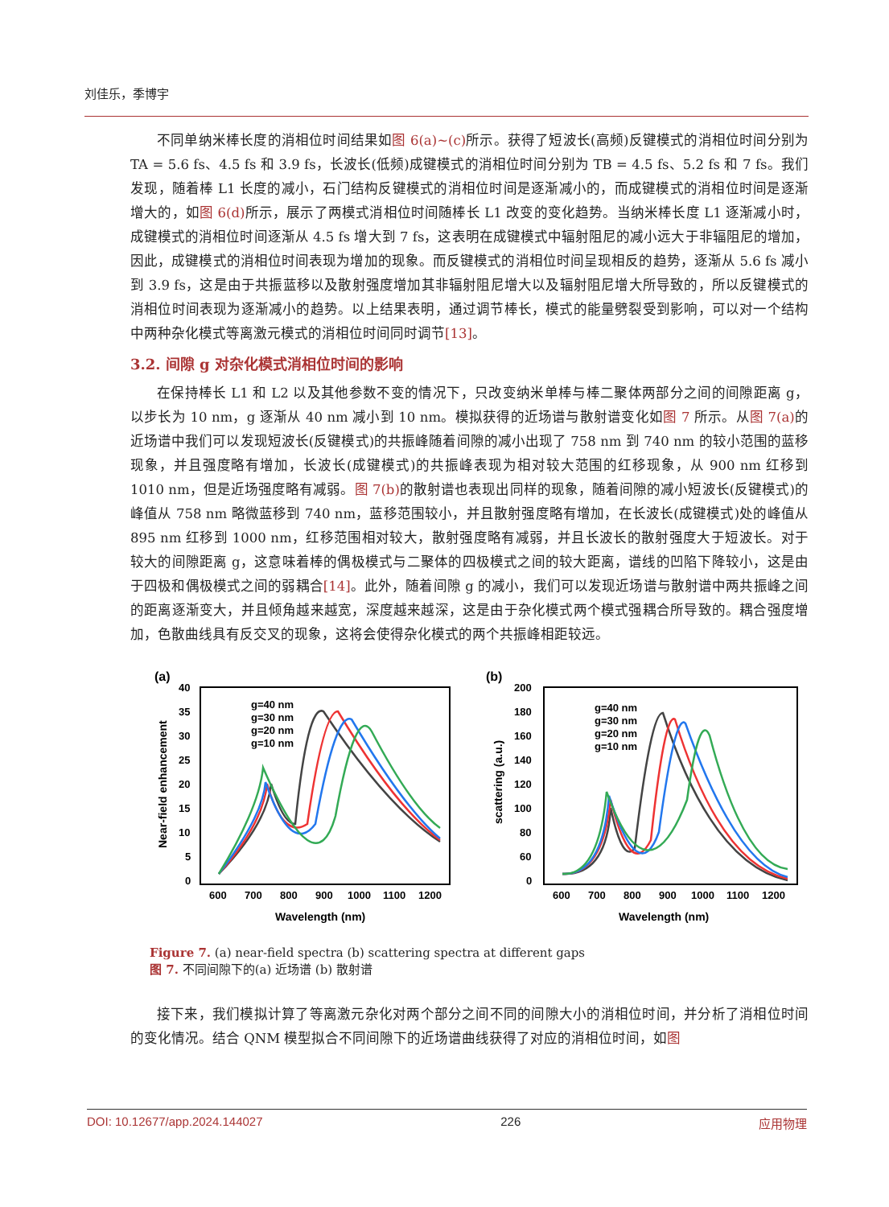刘佳乐，季博宇
不同单纳米棒长度的消相位时间结果如图 6(a)~(c) 所示。获得了短波长(高频)反键模式的消相位时间分别为 TA = 5.6 fs、4.5 fs 和 3.9 fs，长波长(低频)成键模式的消相位时间分别为 TB = 4.5 fs、5.2 fs 和 7 fs。我们发现，随着棒 L1 长度的减小，石门结构反键模式的消相位时间是逐渐减小的，而成键模式的消相位时间是逐渐增大的，如图 6(d) 所示，展示了两模式消相位时间随棒长 L1 改变的变化趋势。当纳米棒长度 L1 逐渐减小时，成键模式的消相位时间逐渐从 4.5 fs 增大到 7 fs，这表明在成键模式中辐射阻尼的减小远大于非辐阻尼的增加，因此，成键模式的消相位时间表现为增加的现象。而反键模式的消相位时间呈现相反的趋势，逐渐从 5.6 fs 减小到 3.9 fs，这是由于共振蓝移以及散射强度增加其非辐射阻尼增大以及辐射阻尼增大所导致的，所以反键模式的消相位时间表现为逐渐减小的趋势。以上结果表明，通过调节棒长，模式的能量劈裂受到影响，可以对一个结构中两种杂化模式等离激元模式的消相位时间同时调节[13]。
3.2. 间隙 g 对杂化模式消相位时间的影响
在保持棒长 L1 和 L2 以及其他参数不变的情况下，只改变纳米单棒与棒二聚体两部分之间的间隙距离 g，以步长为 10 nm，g 逐渐从 40 nm 减小到 10 nm。模拟获得的近场谱与散射谱变化如图 7 所示。从图 7(a) 的近场谱中我们可以发现短波长(反键模式)的共振峰随着间隙的减小出现了 758 nm 到 740 nm 的较小范围的蓝移现象，并且强度略有增加，长波长(成键模式)的共振峰表现为相对较大范围的红移现象，从 900 nm 红移到 1010 nm，但是近场强度略有减弱。图 7(b) 的散射谱也表现出同样的现象，随着间隙的减小短波长(反键模式)的峰值从 758 nm 略微蓝移到 740 nm，蓝移范围较小，并且散射强度略有增加，在长波长(成键模式)处的峰值从 895 nm 红移到 1000 nm，红移范围相对较大，散射强度略有减弱，并且长波长的散射强度大于短波长。对于较大的间隙距离 g，这意味着棒的偶极模式与二聚体的四极模式之间的较大距离，谱线的凹陷下降较小，这是由于四极和偶极模式之间的弱耦合[14]。此外，随着间隙 g 的减小，我们可以发现近场谱与散射谱中两共振峰之间的距离逐渐变大，并且倾角越来越宽，深度越来越深，这是由于杂化模式两个模式强耦合所导致的。耦合强度增加，色散曲线具有反交叉的现象，这将会使得杂化模式的两个共振峰相距较远。
(a)
40
35
30
25
20
15
10
5
0
600
700
800
900
1000
1100
1200
Wavelength (nm)
Near-field enhancement
g=40 nm
g=30 nm
g=20 nm
g=10 nm
(b)
200
180
160
140
120
100
80
60
0
600
700
800
900
1000
1100
1200
Wavelength (nm)
scattering (a.u.)
g=40 nm
g=30 nm
g=20 nm
g=10 nm
Figure 7. (a) near-field spectra (b) scattering spectra at different gaps
图 7. 不同间隙下的(a) 近场谱 (b) 散射谱
接下来，我们模拟计算了等离激元杂化对两个部分之间不同的间隙大小的消相位时间，并分析了消相位时间的变化情况。结合 QNM 模型拟合不同间隙下的近场谱曲线获得了对应的消相位时间，如图
DOI: 10.12677/app.2024.144027 226 应用物理